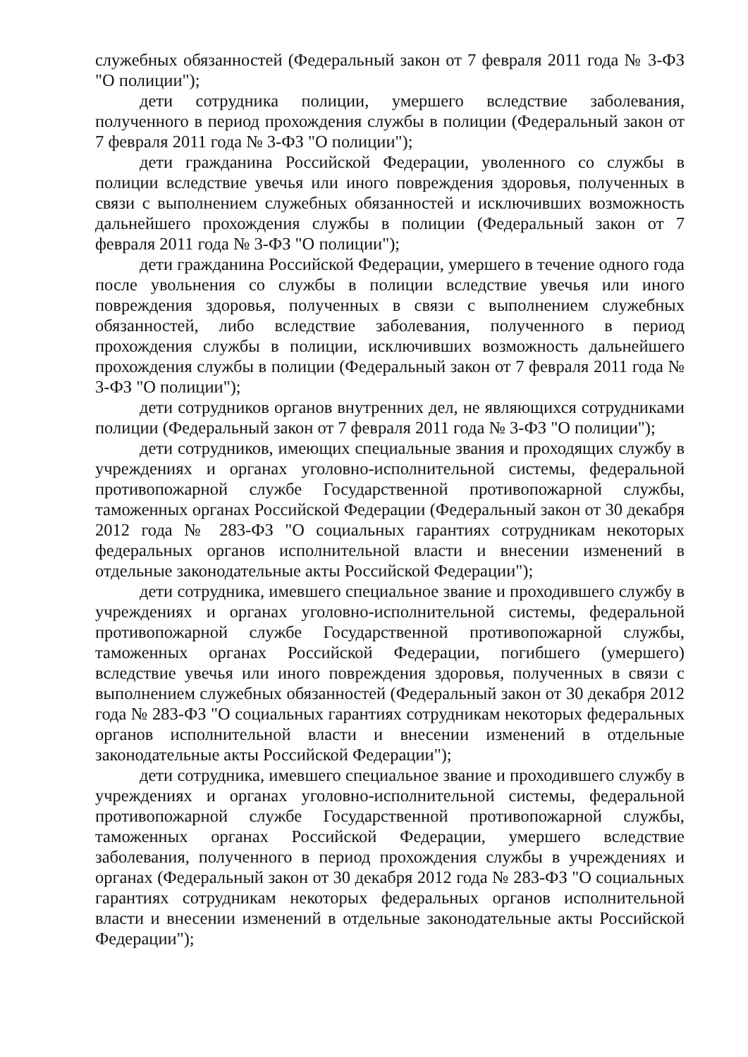служебных обязанностей (Федеральный закон от 7 февраля 2011 года № 3-ФЗ "О полиции");
дети сотрудника полиции, умершего вследствие заболевания, полученного в период прохождения службы в полиции (Федеральный закон от 7 февраля 2011 года № 3-ФЗ "О полиции");
дети гражданина Российской Федерации, уволенного со службы в полиции вследствие увечья или иного повреждения здоровья, полученных в связи с выполнением служебных обязанностей и исключивших возможность дальнейшего прохождения службы в полиции (Федеральный закон от 7 февраля 2011 года № 3-ФЗ "О полиции");
дети гражданина Российской Федерации, умершего в течение одного года после увольнения со службы в полиции вследствие увечья или иного повреждения здоровья, полученных в связи с выполнением служебных обязанностей, либо вследствие заболевания, полученного в период прохождения службы в полиции, исключивших возможность дальнейшего прохождения службы в полиции (Федеральный закон от 7 февраля 2011 года № 3-ФЗ "О полиции");
дети сотрудников органов внутренних дел, не являющихся сотрудниками полиции (Федеральный закон от 7 февраля 2011 года № 3-ФЗ "О полиции");
дети сотрудников, имеющих специальные звания и проходящих службу в учреждениях и органах уголовно-исполнительной системы, федеральной противопожарной службе Государственной противопожарной службы, таможенных органах Российской Федерации (Федеральный закон от 30 декабря 2012 года № 283-ФЗ "О социальных гарантиях сотрудникам некоторых федеральных органов исполнительной власти и внесении изменений в отдельные законодательные акты Российской Федерации");
дети сотрудника, имевшего специальное звание и проходившего службу в учреждениях и органах уголовно-исполнительной системы, федеральной противопожарной службе Государственной противопожарной службы, таможенных органах Российской Федерации, погибшего (умершего) вследствие увечья или иного повреждения здоровья, полученных в связи с выполнением служебных обязанностей (Федеральный закон от 30 декабря 2012 года № 283-ФЗ "О социальных гарантиях сотрудникам некоторых федеральных органов исполнительной власти и внесении изменений в отдельные законодательные акты Российской Федерации");
дети сотрудника, имевшего специальное звание и проходившего службу в учреждениях и органах уголовно-исполнительной системы, федеральной противопожарной службе Государственной противопожарной службы, таможенных органах Российской Федерации, умершего вследствие заболевания, полученного в период прохождения службы в учреждениях и органах (Федеральный закон от 30 декабря 2012 года № 283-ФЗ "О социальных гарантиях сотрудникам некоторых федеральных органов исполнительной власти и внесении изменений в отдельные законодательные акты Российской Федерации");